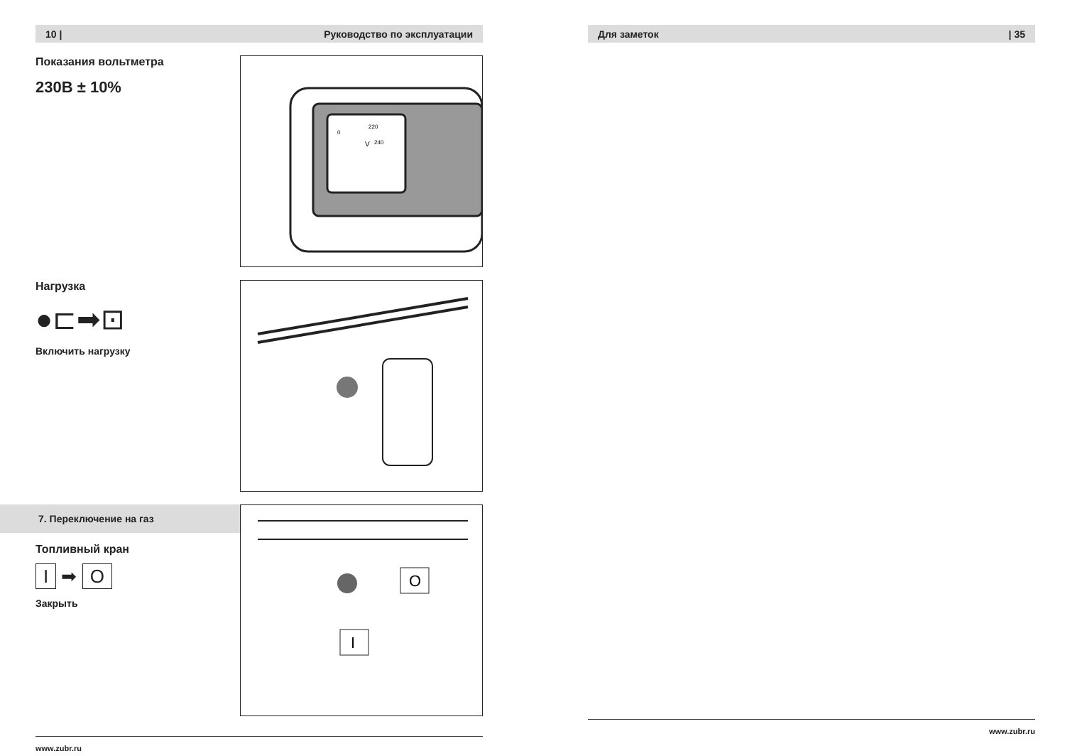10 | Руководство по эксплуатации
Показания вольтметра
230В ± 10%
0
220
240
V
Нагрузка
●⊏➡⊡
Включить нагрузку
7. Переключение на газ
Топливный кран
I ➡ O
Закрыть
O
I
www.zubr.ru
Для заметок | 35
www.zubr.ru